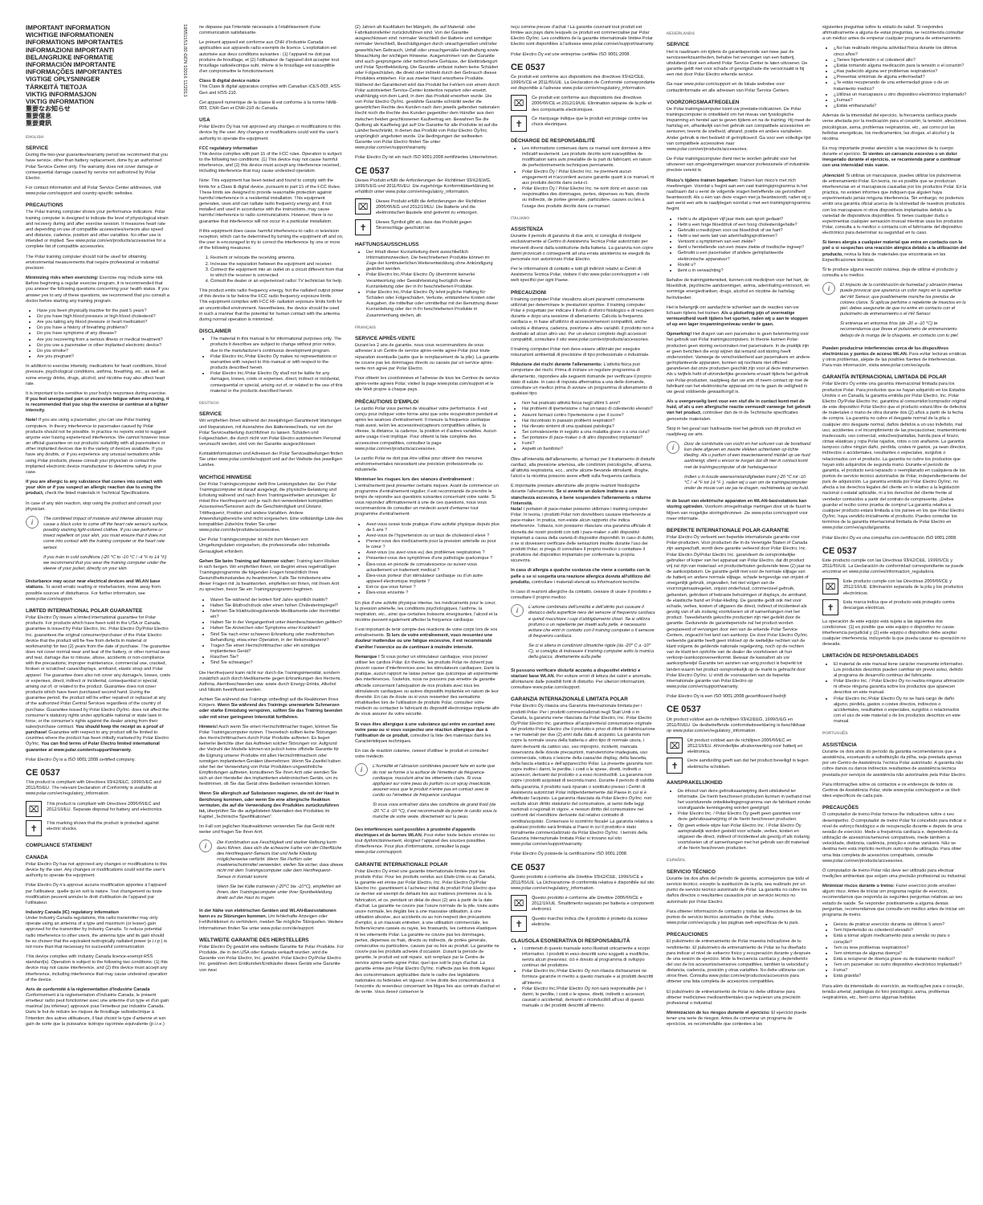IMPORTANT INFORMATION
WICHTIGE INFORMATIONEN
INFORMATIONS IMPORTANTES
INFORMAZIONI IMPORTANTI
BELANGRIJKE INFORMATIE
INFORMACIÓN IMPORTANTE
INFORMAÇÕES IMPORTANTES
VIGTIGE OPLYSNINGER
TÄRKEITÄ TIETOJA
VIKTIG INFORMASJON
VIKTIG INFORMATION
重要なお知らせ
重要信息
重要資訊
ENGLISH
SERVICE
During the two-year guarantee/warranty period we recommend that you have service, other than battery replacement, done by an authorized Polar Service Center only. The warranty does not cover damage or consequential damage caused by service not authorized by Polar Electro.
For contact information and all Polar Service Center addresses, visit www.polar.com/support and country-specific websites.
PRECAUTIONS
The Polar training computer shows your performance indicators. Polar training computer is designed to indicate the level of physiological strain and recovery during and after exercise session. It measures heart rate and depending on use of compatible accessories/sensors also speed and distance, cadence, position and other variables. No other use is intended or implied. See www.polar.com/en/products/accessories for a complete list of compatible accessories.
The Polar training computer should not be used for obtaining environmental measurements that require professional or industrial precision.
Minimizing risks when exercising: Exercise may include some risk. Before beginning a regular exercise program, it is recommended that you answer the following questions concerning your health status. If you answer yes to any of these questions, we recommend that you consult a doctor before starting any training program.
Have you been physically inactive for the past 5 years?
Do you have high blood pressure or high blood cholesterol?
Are you taking any blood pressure or heart medication?
Do you have a history of breathing problems?
Do you have symptoms of any disease?
Are you recovering from a serious illness or medical treatment?
Do you use a pacemaker or other implanted electronic device?
Do you smoke?
Are you pregnant?
In addition to exercise intensity, medications for heart conditions, blood pressure, psychological conditions, asthma, breathing, etc., as well as some energy drinks, drugs, alcohol, and nicotine may also affect heart rate.
It is important to be sensitive to your body's responses during exercise. If you feel unexpected pain or excessive fatigue when exercising, it is recommended that you stop the exercise or continue at a lighter intensity.
Note! If you are using a pacemaker, you can use Polar training computers. In theory interference to pacemaker caused by Polar products should not be possible. In practice no reports exist to suggest anyone ever having experienced interference. We cannot however issue an official guarantee on our products' suitability with all pacemakers or other implanted devices due to the variety of devices available. If you have any doubts, or if you experience any unusual sensations while using Polar products, please consult your physician or contact the implanted electronic device manufacturer to determine safety in your case.
If you are allergic to any substance that comes into contact with your skin or if you suspect an allergic reaction due to using the product, check the listed materials in Technical Specifications.
In case of any skin reaction, stop using the product and consult your physician.
i
The combined impact of moisture and intense abrasion may cause a black color to come off the heart rate sensor's surface, possibly staining light-colored clothes. If you use perfume or insect repellent on your skin, you must ensure that it does not come into contact with the training computer or the heart rate sensor.
If you train in cold conditions (-20 °C to -10 °C / -4 °F to 14 °F) we recommend that you wear the training computer under the sleeve of your jacket, directly on your skin.
Disturbance may occur near electrical devices and WLAN base stations. To avoid erratic reading or misbehaviors, move away from possible sources of disturbance. For further information, see www.polar.com/support.
LIMITED INTERNATIONAL POLAR GUARANTEE
Polar Electro Oy issues a limited international guarantee for Polar products. For products which have been sold in the USA or Canada, guarantee is issued by Polar Electro, Inc. Polar Electro Oy/Polar Electro Inc. guarantees the original consumer/purchaser of the Polar Electro device that the product will be free from defects in material or workmanship for two (2) years from the date of purchase. The guarantee does not cover normal wear and tear of the battery, or other normal wear and tear, damage due to misuse, abuse, accidents or non-compliance with the precautions; improper maintenance, commercial use, cracked, broken or scratched cases/displays, armband, elastic strap and Polar apparel. The guarantee does also not cover any damage/s, losses, costs or expenses, direct, indirect or incidental, consequential or special, arising out of, or related to the product. Guarantee does not cover products which have been purchased second hand. During the guarantee period, the product will be either repaired or replaced at any of the authorized Polar Central Services regardless of the country of purchase. Guarantee issued by Polar Electro Oy/Inc. does not affect the consumer's statutory rights under applicable national or state laws in force, or the consumer's rights against the dealer arising from their sales/purchase contract. You should keep the receipt as a proof of purchase! Guarantee with respect to any product will be limited to countries where the product has been initially marketed by Polar Electro Oy/Inc. You can find terms of Polar Electro limited international guarantee at www.polar.com/en/support/warranty.
Polar Electro Oy is a ISO 9001:2008 certified company.
CE 0537
This product is compliant with Directives 93/42/EEC, 1999/5/EC and 2011/65/EU. The relevant Declaration of Conformity is available at www.polar.com/en/regulatory_information.
⌧
This product is compliant with Directives 2006/66/EC and 2012/19/EU. Separate disposal for battery and electronics.
✝
This marking shows that the product is protected against electric shocks.
COMPLIANCE STATEMENT
CANADA
Polar Electro Oy has not approved any changes or modifications to this device by the user. Any changes or modifications could void the user's authority to operate the equipment.
Polar Electro Oy n'a approué aucune modification apportée à l'appareil par l'utilisateur, quelle qu'en soit la nature. Tout changement ou toute modification peuvent annuler le droit d'utilisation de l'appareil par l'utilisateur.
Industry Canada (IC) regulatory information
Under Industry Canada regulations, this radio transmitter may only operate using an antenna of a type and maximum (or lesser) gain approved for the transmitter by Industry Canada. To reduce potential radio interference to other users, the antenna type and its gain should be so chosen that the equivalent isotropically radiated power (e.i.r.p.) is not more than that necessary for successful communication.
This device complies with Industry Canada licence-exempt RSS standard(s). Operation is subject to the following two conditions: (1) this device may not cause interference, and (2) this device must accept any interference, including interference that may cause undesired operation of the device.
Avis de conformité à la réglementation d'Industrie Canada
Conformément à la réglementation d'Industrie Canada, le présent émetteur radio peut fonctionner avec une antenne d'un type et d'un gain maximal (ou inférieur) approuvé pour l'émetteur par Industrie Canada. Dans le but de réduire les risques de brouillage radioélectrique à l'intention des autres utilisateurs, il faut choisir le type d'antenne et son gain de sorte que la puissance isotrope rayonnée équivalente (p.i.r.e.)
19551153.00 GEN 10016 11/2013
ne dépasse pas l'intensité nécessaire à l'établissement d'une communication satisfaisante.
Le présent appareil est conforme aux CNR d'Industrie Canada applicables aux appareils radio exempts de licence. L'exploitation est autorisée aux deux conditions suivantes : (1) l'appareil ne doit pas produire de brouillage, et (2) l'utilisateur de l'appareil doit accepter tout brouillage radioélectrique subi, même si le brouillage est susceptible d'en compromettre le fonctionnement.
Class B digital device notice
This Class B digital apparatus complies with Canadian ICES-003, RSS-Gen and RSS-210.
Cet appareil numérique de la classe B est conforme à la norme NMB-003, CNR-Gen et CNR-210 du Canada.
USA
Polar Electro Oy has not approved any changes or modifications to this device by the user. Any changes or modifications could void the user's authority to operate the equipment.
FCC regulatory information
This device complies with part 15 of the FCC rules. Operation is subject to the following two conditions: (1) This device may not cause harmful interference, and (2) this device must accept any interference received, including interference that may cause undesired operation.
Note: This equipment has been tested and found to comply with the limits for a Class B digital device, pursuant to part 15 of the FCC Rules. These limits are designed to provide reasonable protection against harmful interference in a residential installation. This equipment generates, uses and can radiate radio frequency energy and, if not installed and used in accordance with the instructions, may cause harmful interference to radio communications. However, there is no guarantee that interference will not occur in a particular installation.
If this equipment does cause harmful interference to radio or television reception, which can be determined by turning the equipment off and on, the user is encouraged to try to correct the interference by one or more of the following measures:
1. Reorient or relocate the receiving antenna.
2. Increase the separation between the equipment and receiver.
3. Connect the equipment into an outlet on a circuit different from that to which the receiver is connected.
4. Consult the dealer or an experienced radio/ TV technician for help.
This product emits radio frequency energy, but the radiated output power of this device is far below the FCC radio frequency exposure limits.
This equipment complies with FCC RF radiation exposure limits forth for an uncontrolled environment. Nevertheless, the device should be used in such a manner that the potential for human contact with the antenna during normal operation is minimized.
DISCLAIMER
The material in this manual is for informational purposes only. The products it describes are subject to change without prior notice, due to the manufacturer's continuous development program.
Polar Electro Inc./Polar Electro Oy makes no representations or warranties with respect to this manual or with respect to the products described herein.
Polar Electro Inc./Polar Electro Oy shall not be liable for any damages, losses, costs or expenses, direct, indirect or incidental, consequential or special, arising out of, or related to the use of this material or the products described herein.
DEUTSCH
SERVICE
Wir empfehlen Ihnen während der zweijährigen Garantiezeit Wartungen und Reparaturen, mit Ausnahme des Batteriewechsels, nur von der Polar Serviceabteilung durchführen zu lassen. Schäden und Folgeschäden, die durch nicht von Polar Electro autorisiertem Personal verursacht werden, sind von der Garantie ausgeschlossen.
Kontaktinformationen und Adressen der Polar Serviceabteilungen finden Sie unter www.polar.com/de/support und auf der Website des jeweiligen Landes.
WICHTIGE HINWEISE
Der Polar Trainingscomputer stellt Ihre Leistungsdaten dar. Der Polar Trainingscomputer ist darauf ausgelegt, die physische Belastung und Erholung während und nach Ihren Trainingseinheiten anzuzeigen. Er misst Ihre Herzfrequenz und je nach den verwendeten kompatiblen Accessoires/Sensoren auch die Geschwindigkeit und Distanz, Trittfrequenz, Position und andere Variablen. Andere Anwendungsbereiche sind nicht vorgesehen. Eine vollständige Liste des kompatiblen Zubehörs finden Sie unter www.polar.com/de/produkte/accessoires.
Der Polar Trainingscomputer ist nicht zum Messen von Umgebungsdaten vorgesehen, die professionelle oder industrielle Genauigkeit erfordern.
Gehen Sie beim Training auf Nummer sicher: Training kann Risiken in sich bergen. Wir empfehlen Ihnen, vor Beginn eines regelmäßigen Trainingsprogramms die folgenden Fragen hinsichtlich Ihres Gesundheitszustandes zu beantworten. Falls Sie mindestens eine dieser Fragen mit Ja beantworten, empfehlen wir Ihnen, mit Ihrem Arzt zu sprechen, bevor Sie ein Trainingsprogramm beginnen.
Waren Sie während der letzten fünf Jahre sportlich inaktiv?
Haben Sie Bluthochdruck oder einen hohen Cholesterinspiegel?
Nehmen Sie blutdruckregulierende Medikamente oder Herzmittel ein?
Haben Sie in der Vergangenheit unter Atembeschwerden gelitten?
Haben Sie Anzeichen oder Symptome einer Krankheit?
Sind Sie nach einer schweren Erkrankung oder medizinischen Behandlung, etwa einer Operation, in der Rekonvaleszenz?
Tragen Sie einen Herzschrittmacher oder ein sonstiges implantiertes Gerät?
Rauchen Sie?
Sind Sie schwanger?
Die Herzfrequenz kann nicht nur durch die Trainingsintensität, sondern zusätzlich auch durch Medikamente gegen Erkrankungen des Herzens, Asthma, Atembeschwerden usw. sowie durch Energy-Drinks, Alkohol und Nikotin beeinflusst werden.
Achten Sie während des Trainings unbedingt auf die Reaktionen Ihres Körpers. Wenn Sie während des Trainings unerwartete Schmerzen oder starke Ermüdung verspüren, sollten Sie das Training beenden oder mit einer geringeren Intensität fortfahren.
Hinweis! Auch wenn Sie einen Herzschrittmacher tragen, können Sie Polar Trainingscomputer nutzen. Theoretisch sollten keine Störungen des Herzschrittmachers durch Polar Produkte auftreten. Es liegen keinerlei Berichte über das Auftreten solcher Störungen vor. Aufgrund der Vielzahl der Modelle können wir jedoch keine offizielle Garantie für die Eignung unserer Produkte mit allen Herzschrittmachern oder sonstigen implantierten Geräten übernehmen. Wenn Sie Zweifel haben oder bei der Verwendung von Polar Produkten ungewöhnliche Empfindungen auftreten, konsultieren Sie Ihren Arzt oder wenden Sie sich an den Hersteller des implantierten elektronischen Geräts, um zu bestimmen, ob Sie das Gerät ohne Bedenken verwenden können.
Wenn Sie allergisch auf Substanzen reagieren, die mit der Haut in Berührung kommen, oder wenn Sie eine allergische Reaktion vermuten, die auf die Verwendung des Produktes zurückzuführen ist, überprüfen Sie die aufgelisteten Materialien des Produktes im Kapitel „Technische Spezifikationen".
Im Fall von jeglichen Hautreaktionen verwenden Sie das Gerät nicht weiter und fragen Sie Ihren Arzt.
i
Die Kombination aus Feuchtigkeit und starker Reibung kann dazu führen, dass sich die schwarze Farbe von der Oberfläche des Herzfrequenz-Sensors löst und helle Kleidung möglicherweise verfärbt. Wenn Sie Parfüm oder Insektenschutzmittel verwenden, stellen Sie sicher, dass dieses nicht mit dem Trainingscomputer oder dem Herzfrequenz-Sensor in Kontakt kommt.
Wenn Sie bei Kälte trainieren (-20°C bis -10°C), empfehlen wir Ihnen, den Trainingscomputer unter Ihrer Sportbekleidung direkt auf der Haut zu tragen.
In der Nähe von elektrischen Geräten und WLAN-Basisstationen kann es zu Störungen kommen. Um fehlerhafte Anzeigen oder Fehlfunktionen zu verhindern, meiden Sie mögliche Störquellen. Weitere Informationen finden Sie unter www.polar.com/de/support.
WELTWEITE GARANTIE DES HERSTELLERS
Polar Electro Oy gewährt eine weltweite Garantie für Polar Produkte. Für Produkte, die in den USA oder Kanada verkauft wurden, wird die Garantie von Polar Electro, Inc. gewährt. Polar Electro Oy/Polar Electro Inc. gewähren dem Erstkunden/Erstkäufer dieses Geräts eine Garantie von zwei
(2) Jahren ab Kaufdatum bei Mängeln, die auf Material- oder Fabrikationsfehler zurückzuführen sind. Von der Garantie ausgeschlossen sind: normaler Verschleiß der Batterie und sonstiger normaler Verschleiß, Beschädigungen durch unsachgemäßen und/oder gewerblichen Gebrauch, Unfall oder unsachgemäße Handhabung sowie Missachtung der wichtigen Hinweise. Ausgenommen von der Garantie sind auch gesprungene oder zerbrochene Gehäuse, der Elektrodengurt und Polar Sportbekleidung. Die Garantie umfasst zudem keine Schäden oder Folgeschäden, die direkt oder indirekt durch den Gebrauch dieses Produktes entstehen. Für aus zweiter Hand erworbene Produkte. Während der Garantiezeit wird das Produkt bei Fehlern von einem durch Polar autorisierten Service-Center kostenlos repariert oder ersetzt, unabhängig von dem Land, in dem das Produkt erworben wurde. Die von Polar Electro Oy/Inc. gewährte Garantie schränkt weder die gesetzlichen Rechte des Kunden nach dem jeweils geltenden nationalen Recht noch die Rechte des Kunden gegenüber dem Händler aus dem zwischen beiden geschlossenen Kaufvertrag ein. Bewahren Sie die Quittung als Kaufbeleg gut auf! Die Garantie für alle Produkte ist auf die Länder beschränkt, in denen das Produkt von Polar Electro Oy/Inc. ursprünglich angeboten wurde. Die Bedingungen der weltweiten Garantie von Polar Electro finden Sie unter www.polar.com/en/support/warranty.
Polar Electro Oy ist ein nach ISO 9001:2008 zertifiziertes Unternehmen.
CE 0537
Dieses Produkt erfüllt die Anforderungen der Richtlinien 93/42/EWG, 1999/5/EG und 2011/65/EU. Die zugehörige Konformitätserklärung ist erhältlich unter www.polar.com/en/regulatory_information.
⌧
Dieses Produkt erfüllt die Anforderungen der Richtlinien 2006/66/EG und 2012/19/EU. Die Batterie und die elektronischen Bauteile sind getrennt zu entsorgen.
✝
Dieses Symbol gibt an, dass das Produkt gegen Stromschläge geschützt ist.
HAFTUNGSAUSSCHLUSS
Der Inhalt dieser Kurzanleitung dient ausschließlich Informationszwecken. Die beschriebenen Produkte können im Zuge der kontinuierlichen Weiterentwicklung ohne Ankündigung geändert werden.
Polar Electro Inc./Polar Electro Oy übernimmt keinerlei Verantwortung oder Gewährleistung bezüglich dieser Kurzanleitung oder der in ihr beschriebenen Produkte.
Polar Electro Inc./Polar Electro Oy lehnt jegliche Haftung für Schäden oder Folgeschäden, Verluste, entstandene Kosten oder Ausgaben, die mittelbar oder unmittelbar mit der Benutzung dieser Kurzanleitung oder der in ihr beschriebenen Produkte in Zusammenhang stehen, ab.
FRANÇAIS
SERVICE APRÈS-VENTE
Durant les 2 ans de garantie, nous vous recommandons de vous adresser à un Centre de service après-vente agréé Polar pour toute réparation éventuelle (autre que le remplacement de la pile). La garantie ne couvre pas les dommages directs ou causés par un service après-vente non agréé par Polar Electro.
Pour obtenir les coordonnées et l'adresse de tous les Centres de service après-vente agréés Polar, visitez la page www.polar.com/support et le site Web propre à chaque pays.
PRÉCAUTIONS D'EMPLOI
Le cardio Polar vous permet de visualiser votre performance. Il est conçu pour indiquer votre forme ainsi que votre récupération pendant et après les séances d'entraînement. Il mesure la fréquence cardiaque mais aussi, selon les accessoires/capteurs compatibles utilisés, la vitesse, la distance, la cadence, la position et d'autres variables. Aucun autre usage n'est impliqué. Pour obtenir la liste complète des accessoires compatibles, consultez la page www.polar.com/en/products/accessories.
Le cardio Polar ne doit pas être utilisé pour obtenir des mesures environnementales nécessitant une précision professionnelle ou industrielle.
Minimiser les risques lors des séances d'entraînement : L'entraînement peut présenter certains risques. Avant de commencer un programme d'entraînement régulier, il est recommandé de prendre le temps de répondre aux questions suivantes concernant votre santé. Si vous répondez affirmativement à une de ces questions, nous vous recommandons de consulter un médecin avant d'entamer tout programme d'entraînement.
Avez-vous cessé toute pratique d'une activité physique depuis plus de 5 ans ?
Avez-vous de l'hypertension ou un taux de cholestérol élevé ?
Prenez-vous des médicaments pour la pression artérielle ou pour le cœur ?
Avez-vous (ou avez-vous eu) des problèmes respiratoires ?
Présentez-vous des symptômes d'une pathologie quelconque ?
Êtes-vous en période de convalescence ou suivez-vous actuellement un traitement médical ?
Êtes-vous porteur d'un stimulateur cardiaque ou d'un autre appareil électronique implanté ?
Est-ce que vous fumez ?
Êtes-vous enceinte ?
En plus d'une activité physique intense, les médicaments pour le cœur, la pression artérielle, les conditions psychologiques, l'asthme, la respiration, etc., ainsi que certaines boissons énergisantes, l'alcool et la nicotine peuvent également affecter la fréquence cardiaque.
Il est important de tenir compte des réactions de votre corps lors de vos entraînements. Si lors de votre entraînement, vous ressentez une douleur inattendue ou une fatigue excessive, il est recommandé d'arrêter l'exercice ou de continuer à moindre intensité.
Remarque ! Si vous portez un stimulateur cardiaque, vous pouvez utiliser les cardios Polar. En théorie, les produits Polar ne doivent pas pouvoir causer d'interférences avec les stimulateurs cardiaques. Dans la pratique, aucun rapport ne laisse penser que quiconque ait expérimenté des interférences. Toutefois, nous ne pouvons pas émettre de garantie officielle concernant l'adéquation de nos produits avec tous les stimulateurs cardiaques ou autres dispositifs implantés en raison de leur diversité. En cas de doute ou si vous ressentez des sensations inhabituelles lors de l'utilisation de produits Polar, consultez votre médecin ou contactez le fabricant du dispositif électronique implanté afin de vous assurer de votre sécurité.
Si vous êtes allergique à une substance qui entre en contact avec votre peau ou si vous suspectez une réaction allergique due à l'utilisation de ce produit, consultez la liste des matériaux dans les Caractéristiques techniques.
En cas de réaction cutanée, cessez d'utiliser le produit et consultez votre médecin.
i
L'humidité et l'abrasion combinées peuvent faire en sorte que du noir se forme à la surface de l'émetteur de fréquence cardiaque, maculant ainsi les vêtements clairs. Si vous appliquez sur votre peau du parfum ou un spray insecticide, assurez-vous que le produit n'entre pas en contact avec le cardio ou l'émetteur de fréquence cardiaque.
Si vous vous entraînez dans des conditions de grand froid (de -20 °C à -10 °C), il est recommandé de porter le cardio sous la manche de votre veste, directement sur la peau.
Des interférences sont possibles à proximité d'appareils électriques et de bornes WLAN. Pour éviter toute lecture erronée ou tout dysfonctionnement, éloignez l'appareil des sources possibles d'interférence. Pour plus d'informations, consultez la page www.polar.com/support.
GARANTIE INTERNATIONALE POLAR
Polar Electro Oy émet une garantie internationale limitée pour les produits Polar. Pour les produits vendus aux États-Unis ou au Canada, la garantie est émise par Polar Electro, Inc. Polar Electro Oy/Polar Electro Inc. garantissent à l'acheteur initial du produit Polar Electro que ce dernier est exempt de défauts liés aux matières premières ou à la fabrication, et ce, pendant un délai de deux (2) ans à partir de la date d'achat. La garantie ne couvre pas l'usure normale de la pile, toute autre usure normale, les dégâts liés à une mauvaise utilisation, à une utilisation abusive, aux accidents ou au non-respect des précautions d'emploi, à un mauvais entretien, à une utilisation commerciale, les boîtiers/écrans cassés ou rayés, les brassards, les ceintures élastiques ni les vêtements Polar. La garantie ne couvre pas les dommages, pertes, dépenses ou frais, directs ou indirects, de portée générale, consécutive ou particulière, causés par ou liés au produit. La garantie ne couvre pas les produits achetés d'occasion. Durant la période de garantie, le produit est soit réparé, soit remplacé par le Centre de service après-vente agréé Polar, quel que soit le pays d'achat. La garantie émise par Polar Electro Oy/Inc. n'affecte pas les droits légaux des consommateurs applicables dans le cadre des législations nationales ou fédérales en vigueur, ni les droits des consommateurs à l'encontre du revendeur concernant les litiges liés aux contrats d'achat et de vente. Vous devez conserver le
reçu comme preuve d'achat ! La garantie couvrant tout produit est limitée aux pays dans lesquels ce produit est commercialisé par Polar Electro Oy/Inc. Les conditions de la garantie internationale limitée Polar Electro sont disponibles à l'adresse www.polar.com/en/support/warranty.
Polar Electro Oy est une entreprise certifiée ISO 9001:2008.
CE 0537
Ce produit est conforme aux dispositions des directives 93/42/CEE, 1999/5/CE et 2011/65/UE. La Déclaration de Conformité correspondante est disponible à l'adresse www.polar.com/en/regulatory_information.
⌧
Ce produit est conforme aux dispositions des directives 2006/66/CE et 2012/19/UE. Élimination séparée de la pile et des composants électroniques.
✝
Ce marquage indique que le produit est protégé contre les chocs électriques.
DÉCHARGE DE RESPONSABILITÉ
Les informations contenues dans ce manuel sont données à titre indicatif seulement. Les produits décrits sont susceptibles de modification sans avis préalable de la part du fabricant, en raison de perfectionnements techniques permanents.
Polar Electro Oy / Polar Electro Inc. ne prennent aucun engagement et n'accordent aucune garantie quant à ce manuel, ni aux produits décrits dans celui-ci.
Polar Electro Oy / Polar Electro Inc. ne sont donc en aucun cas responsables des dommages, pertes, dépenses ou frais, directs ou indirects, de portée générale, particulière, causés ou liés à l'usage des produits décrits dans ce manuel.
ITALIANO
ASSISTENZA
Durante il periodo di garanzia di due anni, si consiglia di rivolgersi esclusivamente al Centro di Assistenza Tecnica Polar autorizzato per interventi diversi dalla sostituzione della batteria. La garanzia non copre danni provocati o conseguenti ad una errata assistenza se eseguiti da personale non autorizzato Polar Electro.
Per le informazioni di contatto e tutti gli indirizzi relativi ai Centri di Assistenza Tecnica Polar, visitare il sito www.polar.com/support e i siti web specifici per ogni Paese.
PRECAUZIONI
Il training computer Polar visualizza alcuni parametri comunemente utilizzati per determinare le prestazioni sportive. Il training computer Polar è progettato per indicare il livello di sforzo fisiologico e di recupero durante e dopo una sessione di allenamento. Calcola la frequenza cardiaca e, in base all'utilizzo di accessori/sensori compatibili, anche velocità e distanza, cadenza, posizione e altre variabili. Il prodotto non è destinato ad alcun altro uso. Per un elenco completo degli accessori compatibili, consultare il sito www.polar.com/en/products/accessories.
Il training computer Polar non deve essere utilizzato per eseguire misurazioni ambientali di precisione di tipo professionale o industriale.
Riduzione dei rischi durante l'allenamento: L'attività fisica può comportare dei rischi. Prima di iniziare un regolare programma di allenamento, rispondere alle seguenti domande per verificare il proprio stato di salute. In caso di risposta affermativa a una delle domande, consultare un medico prima di avviare un programma di allenamento di qualsiasi tipo.
Non hai praticato attività fisica negli ultimi 5 anni?
Hai problemi di ipertensione o hai un tasso di colesterolo elevato?
Assumi farmaci contro l'ipertensione o per il cuore?
Hai riscontrato in passato problemi respiratori?
Hai rilevato sintomi di una qualsiasi patologia?
Sei convalescente in seguito a una malattia grave o a una cura?
Sei portatore di pace-maker o di altro dispositivo impiantato?
Fumi?
Aspetti un bambino?
Oltre all'intensità dell'allenamento, ai farmaci per il trattamento di disturbi cardiaci, alla pressione arteriosa, alle condizioni psicologiche, all'asma, all'attività respiratoria, ecc., anche alcune bevande stimolanti, droghe, l'alcol e la nicotina possono avere effetti sulla frequenza cardiaca.
È importante prestare attenzione alle proprie reazioni fisiologiche durante l'allenamento. Se si avverte un dolore inatteso o una stanchezza eccessiva, è bene sospendere l'allenamento o ridurne l'intensità.
Nota! I portatori di pace-maker possono utilizzare i training computer Polar. In teoria, i prodotti Polar non dovrebbero causare interferenze ai pace-maker. In pratica, non esiste alcun rapporto che indica interferenze. Tuttavia, non possiamo rilasciare una garanzia ufficiale di idoneità dei nostri prodotti con tutti i pace-maker o altri dispositivi impiantati a causa della varietà di dispositivi disponibili. In caso di dubbi, o se si dovessero verificare delle sensazioni insolite durante l'uso dei prodotti Polar, si prega di consultare il proprio medico o contattare il produttore del dispositivo impiantato per confermare la propria sicurezza.
In caso di allergia a qualche sostanza che viene a contatto con la pelle o se si sospetta una reazione allergica dovuta all'utilizzo del prodotto, controllare i materiali elencati su Informazioni tecniche.
In caso di reazioni allergiche da contatto, cessare di usare il prodotto e consultare il proprio medico.
i
L'azione combinata dell'umidità e dell'attrito può causare il distacco della superficie nera del sensore di frequenza cardiaca e quindi macchiare i capi d'abbigliamento chiari. Se si utilizza profumo o un repellente per insetti sulla pelle, è necessario evitare che entri in contatto con il training computer o il sensore di frequenza cardiaca.
Se ci si allena in condizioni climatiche rigide (da -20° C a -10° C), si consiglia di indossare il training computer sotto la manica della giacca, direttamente sulla pelle.
Si possono verificare disturbi accanto a dispositivi elettrici e stazioni base WLAN. Per evitare errori di lettura dei valori e anomalie, allontanarsi dalle possibili fonti di disturbo. Per ulteriori informazioni, consultare www.polar.com/support.
GARANZIA INTERNAZIONALE LIMITATA POLAR
Polar Electro Oy rilascia una Garanzia Internazionale limitata per i prodotti Polar. Per i prodotti commercializzati negli Stati Uniti o in Canada, la garanzia viene rilasciata da Polar Electro, Inc. Polar Electro Oy/Polar Electro Inc. garantisce all'acquirente/al consumatore originale del prodotto Polar Electro che il prodotto è privo di difetti di fabbricazione e nei materiali per due (2) anni dalla data di acquisto. La garanzia non copre la normale usura della batteria o altro tipo di normale usura, i danni derivanti da cattivo uso, uso improprio, incidenti, mancata osservanza delle dovute precauzioni, manutenzione inadeguata, uso commerciale, rottura o lesione della cassa/dei display, della fascetta, della fascia elastica e dell'apparecchio Polar. La presente garanzia non copre inoltre i danni, le perdite, i costi o le spese, diretti, indiretti o accessori, derivanti dal prodotto o a esso riconducibili. La garanzia non copre i prodotti acquistati di seconda mano. Durante il periodo di validità della garanzia, il prodotto sarà riparato o sostituito presso i Centri di Assistenza autorizzati Polar indipendentemente dal Paese in cui si è effettuato l'acquisto. La garanzia rilasciata da Polar Electro Oy/Inc. non esclude alcun diritto statutario del consumatore, ai sensi delle leggi nazionali o regionali in vigore, e nessun diritto del consumatore nei confronti del rivenditore derivante dal relativo contratto di vendita/acquisto. Conservare lo scontrino fiscale! La garanzia relativa a qualsiasi prodotto sarà limitata ai Paesi in cui il prodotto è stato inizialmente commercializzato da Polar Electro Oy/Inc. I termini della Garanzia Internazionale limitata Polar si trovano sul sito www.polar.com/en/support/warranty.
Polar Electro Oy possiede la certificazione ISO 9001:2008.
CE 0537
Questo prodotto è conforme alle Direttive 93/42/CEE, 1999/5/CE e 2011/65/UE. La Dichiarazione di conformità relativa è disponibile sul sito www.polar.com/en/regulatory_information.
⌧
Questo prodotto è conforme alle Direttive 2006/66/CE e 2012/19/UE. Smaltimento separato per batteria e componenti elettronici.
✝
Questo marchio indica che il prodotto è protetto da scosse elettriche.
CLAUSOLA ESONERATIVA DI RESPONSABILITÀ
I contenuti di questo manuale sono illustrati unicamente a scopo informativo. I prodotti in esso descritti sono soggetti a modifiche, senza alcun preavviso; ciò è dovuto al programma di sviluppo continuo del produttore.
Polar Electro Inc./Polar Electro Oy non rilascia dichiarazioni né fornisce garanzie in merito a questo manuale e ai prodotti descritti all'interno.
Polar Electro Inc./Polar Electro Oy non sarà responsabile per i danni, le perdite, i costi o le spese, diretti, indiretti o accessori, causati o accidentali, derivanti o riconducibili all'uso di questo manuale o dei prodotti descritti all'interno.
NEDERLANDS
SERVICE
Het is raadzaam om tijdens de garantieperiode van twee jaar de servicewerkzaamheden, behalve het vervangen van een batterij, uitsluitend door een erkend Polar Service Center te laten uitvoeren. De garantie geldt niet voor schade of gevolgschade die veroorzaakt is bij een niet door Polar Electro erkende service.
Ga naar www.polar.com/support en de lokale websites voor contactinformatie en alle adressen van Polar Service Centers.
VOORZORGSMAATREGELEN
De Polar trainingscomputer toont uw prestatie-indicatoren. De Polar trainingscomputer is ontwikkeld om het niveau van fysiologische inspanning en herstel aan te geven tijdens en na de training. Hij meet de hartslag en, afhankelijk van het gebruik van compatibele accessoires en sensoren, tevens de snelheid, afstand, positie en andere variabelen. Ander gebruik is niet bedoeld of geïmpliceerd. Ga voor een volledige lijst van compatibele accessoires naar www.polar.com/en/products/accessories.
De Polar trainingscomputer dient niet te worden gebruikt voor het uitvoeren van omgevingsmetingen waarvoor professionele of industriële precisie vereist is.
Risico's tijdens trainen beperken: Trainen kan risico's met zich meebrengen. Voordat u begint aan een vast trainingsprogramma is het raadzaam dat u eerst de volgende vragen betreffende uw gezondheid beantwoordt. Als u één van deze vragen met ja beantwoordt, raden wij u aan eerst een arts te raadplegen voordat u met een trainingsprogramma begint.
Hebt u de afgelopen vijf jaar niets aan sport gedaan?
Hebt u een hoge bloeddruk of een hoog cholesterolgehalte?
Gebruikt u medicijnen voor uw bloeddruk of uw hart?
Hebt u wel eens last van ademhalingsproblemen?
Vertoont u symptomen van een ziekte?
Bent u herstellende van een zware ziekte of medische ingreep?
Gebruikt u een pacemaker of andere geïmplanteerde elektronische apparatuur?
Rookt u?
Bent u in verwachting?
Behalve de trainingsintensiteit, kunnen ook medicijnen voor het hart, de bloeddruk, psychische aandoeningen, astma, ademhaling enzovoort, en sommige energiedranken, drugs, alcohol en nicotine de hartslag beïnvloeden.
Het is belangrijk om aandacht te schenken aan de reacties van uw lichaam tijdens het trainen. Als u plotseling pijn of overmatige vermoeidheid voelt tijdens het sporten, raden wij u aan te stoppen of op een lager inspanningsniveau verder te gaan.
Opmerking! Het dragen van een pacemaker is geen belemmering voor het gebruik van Polar trainingscomputers. In theorie kunnen Polar-producten geen storing veroorzaken met pacemakers. In de praktijk zijn er geen berichten die erop wijzen dat iemand ooit storing heeft ondervonden. Vanwege de verscheidenheid aan pacemakers en andere geïmplanteerde apparaten, kunnen wij nochtans niet officieel garanderen dat onze producten geschikt zijn voor al deze instrumenten. Als u twijfels hebt of uitzonderlijke gevoelens ervaart tijdens het gebruik van Polar-producten, raadpleeg dan uw arts of neem contact op met de fabrikant van het elektronische apparaat om na te gaan de veiligheid in uw geval voldoende gewaarborgd is.
Als u overgevoelig bent voor een stof die in contact komt met de huid, of als u een allergische reactie vermoedt vanwege het gebruik van het product, controleer dan de in de Technische specificaties genoemde materialen.
Stop in het geval van huidreactie met het gebruik van dit product en raadpleeg uw arts.
i
Door de combinatie van vocht en het schuren van de borstband kan deze afgeven en zwarte vlekken achterlaten op lichte kleding. Als u parfum of een insectenwerend middel op uw huid aanbrengt, dient u ervoor te zorgen dat dit niet in contact komt met de trainingscomputer of de hartslagsensor.
Indien u in koude weersomstandigheden traint (-20 °C tot -10 °C / -4 °F tot 14 °F ), raden wij u aan om de trainingscomputer onder de mouw van uw jas te dragen, rechtstreeks op uw huid.
In de buurt van elektrische apparaten en WLAN-basisstations kan storing optreden. Voorkom onregelmatige metingen door uit de buurt te blijven van mogelijke storingsbronnen. Zie www.polar.com/support voor meer informatie.
BEPERKTE INTERNATIONALE POLAR-GARANTIE
Polar Electro Oy verleent een beperkte internationale garantie voor Polar-producten. Voor producten die in de Verenigde Staten of Canada zijn aangeschaft, wordt deze garantie verleend door Polar Electro, Inc. Polar Electro Oy/Polar Electro Inc. garandeert de oorspronkelijke gebruiker of koper van het apparaat van Polar Electro, dat dit product vrij zal zijn van materiaal- en productiefouten gedurende twee (2) jaar na de aankoopdatum. De garantie geldt niet voor de normale slijtage van de batterij en andere normale slijtage, schade tengevolge van onjuist of oneigenlijk gebruik, ongevallen, het niet volgen van de voorzorgsmaatregelen, onjuist onderhoud, commercieel gebruik, gebarsten, gebroken of bekraste behuizingen of displays, de armband, de elastische band en Polar-kleding. De garantie geldt ook niet voor schade, verlies, kosten of uitgaven die direct, indirect of incidenteel als gevolg van of als zodanig voortvloeien uit of samenhangen met het product. Tweedehands gekochte producten zijn niet gedekt door de garantie. Gedurende de garantieperiode zal het product worden gerepareerd of vervangen door één van de erkende Polar Service Centers, ongeacht het land van aankoop. De door Polar Electro Oy/Inc. verleende garantie heeft geen invloed op de wettelijke rechten van de klant volgens de geldende nationale regelgeving, noch op de rechten van de klant ten opzichte van de dealer die voortvloeien uit hun verkoop-/aankoopovereenkomst. Bewaar de kassabon als uw aankoopbewijs! Garantie ten aanzien van enig product is beperkt tot landen waarin het product oorspronkelijk op de markt is gebracht door Polar Electro Oy/Inc. U vindt de voorwaarden van de beperkte internationale garantie van Polar Electro op www.polar.com/en/support/warranty.
Polar Electro Oy is een ISO 9001:2008 gecertificeerd bedrijf.
CE 0537
Dit product voldoet aan de richtlijnen 93/42/EEG, 1999/5/EG en 2011/65/EU. De desbetreffende conformiteitsverklaring is beschikbaar op www.polar.com/en/regulatory_information.
⌧
Dit product voldoet aan de richtlijnen 2006/66/EC en 2012/19/EU. Afzonderlijke afvalverwerking voor batterij en elektronica.
✝
Deze aanduiding geeft aan dat het product beveiligd is tegen elektrische schokken.
AANSPRAKELIJKHEID
De inhoud van deze gebruiksaanwijzing dient uitsluitend ter informatie. De hierin beschreven producten kunnen in verband met het voortdurende ontwikkelingsprogramma van de fabrikant zonder voorafgaande kennisgeving worden gewijzigd.
Polar Electro Inc. / Polar Electro Oy geeft geen garanties voor deze gebruiksaanwijzing of de hierin beschreven producten.
Op geen enkele wijze kan Polar Electro Inc. / Polar Electro Oy aansprakelijk worden gesteld voor schade, verlies, kosten en uitgaven die direct, indirect of incidenteel als gevolg of als zodanig voortvloeien uit of samenhangen met het gebruik van dit materiaal of de hierin beschreven producten.
ESPAÑOL
SERVICIO TÉCNICO
Durante los dos años del periodo de garantía, aconsejamos que todo el servicio técnico, excepto la sustitución de la pila, sea realizado por un punto de servicio técnico autorizado de Polar. La garantía no cubre los daños directos o resultantes causados por un servicio técnico no autorizado por Polar Electro.
Para obtener información de contacto y todas las direcciones de los puntos de servicio técnico autorizados de Polar, visita www.polar.com/es/ayuda y las páginas web específicas de tu país.
PRECAUCIONES
El pulsómetro de entrenamiento de Polar muestra indicadores de tu rendimiento. El pulsómetro de entrenamiento de Polar se ha diseñado para indicar el nivel de esfuerzo físico y recuperación durante y después de una sesión de ejercicio. Mide la frecuencia cardíaca y, dependiendo del uso de los accesorios/sensores compatibles, también la velocidad y distancia, cadencia, posición y otras variables. No debe utilizarse con otros fines. Consulta www.polar.com/es/productos/accesorios para obtener una lista completa de accesorios compatibles.
El pulsómetro de entrenamiento de Polar no debe utilizarse para obtener mediciones medioambientales que requieran una precisión profesional o industrial.
Minimización de los riesgos durante el ejercicio: El ejercicio puede tener una serie de riesgos. Antes de comenzar un programa de ejercicios, es recomendable que contestes a las
siguientes preguntas sobre tu estado de salud. Si respondes afirmativamente a alguna de estas preguntas, se recomienda consultar a un médico antes de empezar cualquier programa de entrenamiento.
¿No has realizado ninguna actividad física durante los últimos cinco años?
¿Tienes hipertensión o el colesterol alto?
¿Estás tomando alguna medicación para la tensión o el corazón?
¿Has padecido alguna vez problemas respiratorios?
¿Presentas síntomas de alguna enfermedad?
¿Te estás recuperando de una enfermedad grave o de un tratamiento médico?
¿Utilizas un marcapasos u otro dispositivo electrónico implantado?
¿Fumas?
¿Estás embarazada?
Además de la intensidad del ejercicio, la frecuencia cardíaca puede verse afectada por la medicación para el corazón, la tensión, afecciones psicológicas, asma, problemas respiratorios, etc., así como por las bebidas energéticas, los medicamentos, las drogas, el alcohol y la nicotina.
Es muy importante prestar atención a las reacciones de tu cuerpo durante el ejercicio. Si sientes un cansancio excesivo o un dolor inesperado durante el ejercicio, se recomienda parar o continuar con una intensidad más suave.
¡Atención! Si utilizas un marcapasos, puedes utilizar los pulsómetros de entrenamiento Polar. En teoría, no es posible que se produzcan interferencias en el marcapasos causadas por los productos Polar. En la práctica, no existen informes que indiquen que alguien haya experimentado jamás ninguna interferencia. Sin embargo, no podemos emitir una garantía oficial acerca de la idoneidad de nuestros productos con los marcapasos ni otros dispositivos implantados debido a la variedad de dispositivos disponibles. Si tienes cualquier duda o experimentas cualquier sensación inusual mientras usas los productos Polar, consulta a tu médico o contacta con el fabricante del dispositivo electrónico para determinar su seguridad en tu caso.
Si tienes alergia a cualquier material que entra en contacto con la piel o si sospechas una reacción alérgica debido a la utilización del producto, revisa la lista de materiales que encontrarás en las Especificaciones técnicas.
Si te produce alguna reacción cutánea, deja de utilizar el producto y consulta a tu médico.
i
El impacto de la combinación de humedad y abrasión intensa puede provocar que aparezca un color negro en la superficie del HR Sensor, que posiblemente manche las prendas de colores claros. Si aplicas perfume o repelente de insectos en la piel, debes asegurarte de que no entre en contacto con el pulsómetro de entrenamiento o el HR Sensor.
Si entrenas en entornos fríos (de -20 a -10 °C) te recomendamos que lleves el pulsómetro de entrenamiento debajo de la manga de la chaqueta, en contacto con tu piel.
Pueden producirse interferencias cerca de los dispositivos electrónicos y puntos de acceso WLAN. Para evitar lecturas erráticas y otros problemas, aléjate de las posibles fuentes de interferencias. Para más información, visita www.polar.com/es/ayuda.
GARANTÍA INTERNACIONAL LIMITADA DE POLAR
Polar Electro Oy emite una garantía internacional limitada para los productos Polar. Para productos que se hayan adquirido en los Estados Unidos o en Canadá, la garantía emitida por Polar Electro, Inc. Polar Electro Oy/Polar Electro Inc. garantiza al consumidor/comprador original de este dispositivo Polar Electro que el producto estará libre de defectos de materiales o mano de obra durante dos (2) años a partir de la fecha de compra. La garantía no cubre el desgaste normal de la pila o cualquier otro desgaste normal, daños debidos a un uso indebido, mal uso, accidentes o el incumplimiento de las precauciones; mantenimiento inadecuado, uso comercial, estuches/pantallas, banda para el brazo, cintas elásticas y ropa Polar rajados, rotos o con arañazos. La garantía tampoco cubre ningún daño, pérdida, costes ni gastos, ya sean directos, indirectos o accidentales, resultantes o especiales, surgidos o relacionados con el producto. La garantía no cubre los productos que hayan sido adquiridos de segunda mano. Durante el periodo de garantía, el producto será reparado o reemplazado en cualquiera de los puntos de servicio técnico autorizados de Polar, independientemente del país de adquisición. La garantía emitida por Polar Electro Oy/Inc. no afecta a los derechos legales del cliente en lo relativo a la legislación nacional o estatal aplicable, ni a los derechos del cliente frente al vendedor contraídos a partir del contrato de compraventa. ¡Debes guardar el recibo como prueba de compra! La garantía relativa a cualquier producto estará limitada a los países en los que Polar Electro Oy/Inc. haya vendido inicialmente el producto. Puedes consultar los términos de la garantía internacional limitada de Polar Electro en www.polar.com/es/ayuda/garantia.
Polar Electro Oy es una compañía con certificación ISO 9001:2008.
CE 0537
Este producto cumple con las Directivas 93/42/CEE, 1999/5/CE y 2011/65/UE. La Declaración de conformidad correspondiente se puede encontrar en www.polar.com/es/informacion_reguladora.
⌧
Este producto cumple con las Directivas 2006/66/CE y 2012/19/UE. Eliminación separada de la pila y los productos electrónicos.
✝
Esta marca indica que el producto está protegido contra descargas eléctricas.
La operación de este equipo está sujeta a las siguientes dos condiciones: (1) es posible que este equipo o dispositivo no cause interferencia perjudicial y (2) este equipo o dispositivo debe aceptar cualquier interferencia, incluyendo la que pueda causar su operación no deseada.
LIMITACIÓN DE RESPONSABILIDADES
El material de este manual tiene carácter meramente informativo. Los productos descritos pueden cambiar sin previo aviso, debido al programa de desarrollo continuo del fabricante.
Polar Electro Inc. / Polar Electro Oy no realiza ninguna afirmación ni ofrece ninguna garantía sobre los productos que aparecen descritos en este manual.
Polar Electro Inc./Polar Electro Oy no se hará cargo de daño alguno, pérdida, gastos o costes directos, indirectos o accidentales, resultantes o especiales, surgidos o relacionados con el uso de este material o de los productos descritos en este manual.
PORTUGUÊS
ASSISTÊNCIA
Durante os dois anos do período da garantia recomendamos que a assistência, excetuando a substituição da pilha, seja prestada apenas por um Centro de Assistência Técnica Polar autorizado. A garantia não cobre danos ou danos indirectos resultantes de assistência técnica prestada por serviços de assistência não autorizados pela Polar Electro.
Para informações sobre os contactos e os endereços de todos os Centros de Assistência Polar, visite www.polar.com/support e os Web sites específicos de cada país.
PRECAUÇÕES
O computador de treino Polar fornece-lhe indicadores sobre o seu desempenho. O computador de treino Polar foi concebido para indicar o nível de esforço fisiológico e de recuperação durante e depois de uma sessão de exercício. Mede a frequência cardíaca e, dependendo da utilização de acessórios/sensores compatíveis, mede também a velocidade, distância, cadência, posição e outras variáveis. Não se destina nem está implícito nenhum outro tipo de utilização. Para obter uma lista completa de acessórios compatíveis, consulte www.polar.com/en/products/accessories.
O computador de treino Polar não deve ser utilizado para efectuar medições ambientais que exijam uma precisão profissional ou industrial.
Minimizar riscos durante o treino: Fazer exercício pode envolver algum risco. Antes de iniciar um programa regular de exercício, recomendamos que responda às seguintes perguntas relativas ao seu estado de saúde. Se responder positivamente a alguma destas perguntas, recomendamos que consulte um médico antes de iniciar um programa de treino.
Deixou de praticar exercício durante os últimos 5 anos?
Tem hipertensão ou colesterol elevado?
Está a tomar algum medicamento para a tensão ou para o coração?
Tem ou teve problemas respiratórios?
Tem sintomas de alguma doença?
Está a recuperar de doença grave ou de tratamento médico?
Tem um pacemaker ou outro dispositivo electrónico implantado?
Fuma?
Está grávida?
Para além da intensidade do exercício, as medicações para o coração, tensão arterial, patologias do foro psicológico, asma, problemas respiratórios, etc., bem como algumas bebidas